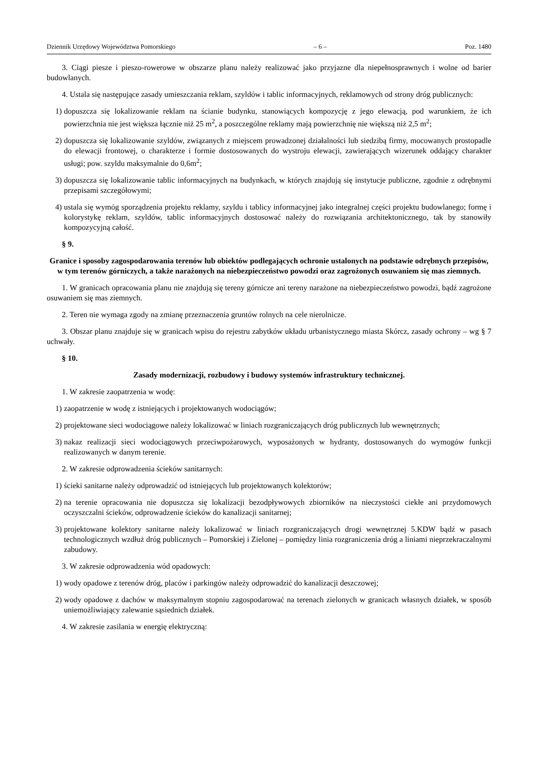Dziennik Urzędowy Województwa Pomorskiego – 6 – Poz. 1480
3. Ciągi piesze i pieszo-rowerowe w obszarze planu należy realizować jako przyjazne dla niepełnosprawnych i wolne od barier budowlanych.
4. Ustala się następujące zasady umieszczania reklam, szyldów i tablic informacyjnych, reklamowych od strony dróg publicznych:
1) dopuszcza się lokalizowanie reklam na ścianie budynku, stanowiących kompozycję z jego elewacją, pod warunkiem, że ich powierzchnia nie jest większa łącznie niż 25 m<sup>2</sup>, a poszczególne reklamy mają powierzchnię nie większą niż 2,5 m<sup>2</sup>;
2) dopuszcza się lokalizowanie szyldów, związanych z miejscem prowadzonej działalności lub siedzibą firmy, mocowanych prostopadle do elewacji frontowej, o charakterze i formie dostosowanych do wystroju elewacji, zawierających wizerunek oddający charakter usługi; pow. szyldu maksymalnie do 0,6m<sup>2</sup>;
3) dopuszcza się lokalizowanie tablic informacyjnych na budynkach, w których znajdują się instytucje publiczne, zgodnie z odrębnymi przepisami szczegółowymi;
4) ustala się wymóg sporządzenia projektu reklamy, szyldu i tablicy informacyjnej jako integralnej części projektu budowlanego; formę i kolorystykę reklam, szyldów, tablic informacyjnych dostosować należy do rozwiązania architektonicznego, tak by stanowiły kompozycyjną całość.
§ 9.
Granice i sposoby zagospodarowania terenów lub obiektów podlegających ochronie ustalonych na podstawie odrębnych przepisów, w tym terenów górniczych, a także narażonych na niebezpieczeństwo powodzi oraz zagrożonych osuwaniem się mas ziemnych.
1. W granicach opracowania planu nie znajdują się tereny górnicze ani tereny narażone na niebezpieczeństwo powodzi, bądź zagrożone osuwaniem się mas ziemnych.
2. Teren nie wymaga zgody na zmianę przeznaczenia gruntów rolnych na cele nierolnicze.
3. Obszar planu znajduje się w granicach wpisu do rejestru zabytków układu urbanistycznego miasta Skórcz, zasady ochrony – wg § 7 uchwały.
§ 10.
Zasady modernizacji, rozbudowy i budowy systemów infrastruktury technicznej.
1. W zakresie zaopatrzenia w wodę:
1) zaopatrzenie w wodę z istniejących i projektowanych wodociągów;
2) projektowane sieci wodociągowe należy lokalizować w liniach rozgraniczających dróg publicznych lub wewnętrznych;
3) nakaz realizacji sieci wodociągowych przeciwpożarowych, wyposażonych w hydranty, dostosowanych do wymogów funkcji realizowanych w danym terenie.
2. W zakresie odprowadzenia ścieków sanitarnych:
1) ścieki sanitarne należy odprowadzić od istniejących lub projektowanych kolektorów;
2) na terenie opracowania nie dopuszcza się lokalizacji bezodpływowych zbiorników na nieczystości ciekłe ani przydomowych oczyszczalni ścieków, odprowadzenie ścieków do kanalizacji sanitarnej;
3) projektowane kolektory sanitarne należy lokalizować w liniach rozgraniczających drogi wewnętrznej 5.KDW bądź w pasach technologicznych wzdłuż dróg publicznych – Pomorskiej i Zielonej – pomiędzy linia rozgraniczenia dróg a liniami nieprzekraczalnymi zabudowy.
3. W zakresie odprowadzenia wód opadowych:
1) wody opadowe z terenów dróg, placów i parkingów należy odprowadzić do kanalizacji deszczowej;
2) wody opadowe z dachów w maksymalnym stopniu zagospodarować na terenach zielonych w granicach własnych działek, w sposób uniemożliwiający zalewanie sąsiednich działek.
4. W zakresie zasilania w energię elektryczną: